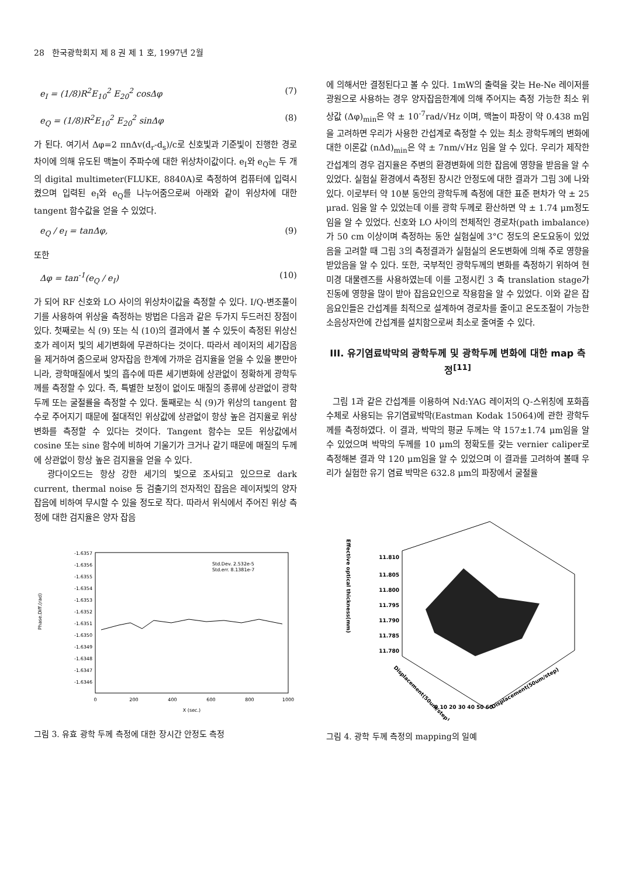28 한국광학회지 제 8 권 제 1 호, 1997년 2월
e<sub>I</sub> = (1/8)R<sup>2</sup>E<sub>10</sub><sup>2</sup> E<sub>20</sub><sup>2</sup> cosΔφ (7)
e<sub>Q</sub> = (1/8)R<sup>2</sup>E<sub>10</sub><sup>2</sup> E<sub>20</sub><sup>2</sup> sinΔφ (8)
가 된다. 여기서 Δφ=2 πnΔv(d<sub>r</sub>-d<sub>s</sub>)/c로 신호빛과 기준빛이 진행한 경로차이에 의해 유도된 맥놀이 주파수에 대한 위상차이값이다. e<sub>I</sub>와 e<sub>Q</sub>는 두 개의 digital multimeter(FLUKE, 8840A)로 측정하여 컴퓨터에 입력시켰으며 입력된 e<sub>I</sub>와 e<sub>Q</sub>를 나누어줌으로써 아래와 같이 위상차에 대한 tangent 함수값을 얻을 수 있었다.
e<sub>Q</sub> / e<sub>I</sub> = tanΔφ, (9)
또한
Δφ = tan<sup>-1</sup>(e<sub>Q</sub> / e<sub>I</sub>) (10)
가 되어 RF 신호와 LO 사이의 위상차이값을 측정할 수 있다. I/Q-변조풀이기를 사용하여 위상을 측정하는 방법은 다음과 같은 두가지 두드러진 장점이 있다. 첫째로는 식 (9) 또는 식 (10)의 결과에서 볼 수 있듯이 측정된 위상신호가 레이저 빛의 세기변화에 무관하다는 것이다. 따라서 레이저의 세기잡음을 제거하여 줌으로써 양자잡음 한계에 가까운 검지율을 얻을 수 있을 뿐만아니라, 광학매질에서 빛의 흡수에 따른 세기변화에 상관없이 정확하게 광학두께를 측정할 수 있다. 즉, 특별한 보정이 없이도 매질의 종류에 상관없이 광학두께 또는 굴절률을 측정할 수 있다. 둘째로는 식 (9)가 위상의 tangent 함수로 주어지기 때문에 절대적인 위상값에 상관없이 항상 높은 검지율로 위상변화를 측정할 수 있다는 것이다. Tangent 함수는 모든 위상값에서 cosine 또는 sine 함수에 비하여 기울기가 크거나 같기 때문에 매질의 두께에 상관없이 항상 높은 검지율을 얻을 수 있다.
광다이오드는 항상 강한 세기의 빛으로 조사되고 있으므로 dark current, thermal noise 등 검출기의 전자적인 잡음은 레이저빛의 양자 잡음에 비하여 무시할 수 있을 정도로 작다. 따라서 위식에서 주어진 위상 측정에 대한 검지율은 양자 잡음
Phase.Diff.(rad)
-1.6357
-1.6356
-1.6355
-1.6354
-1.6353
-1.6352
-1.6351
-1.6350
-1.6349
-1.6348
-1.6347
-1.6346
Std.Dev. 2.532e-5
Std.err. 8.1381e-7
0
200
400
600
800
1000
X (sec.)
그림 3. 유효 광학 두께 측정에 대한 장시간 안정도 측정
에 의해서만 결정된다고 볼 수 있다. 1mW의 출력을 갖는 He-Ne 레이저를 광원으로 사용하는 경우 양자잡음한계에 의해 주어지는 측정 가능한 최소 위상값 (Δφ)<sub>min</sub>은 약 ± 10<sup>-7</sup>rad/√Hz 이며, 맥놀이 파장이 약 0.438 m임을 고려하면 우리가 사용한 간섭계로 측정할 수 있는 최소 광학두께의 변화에 대한 이론값 (nΔd)<sub>min</sub>은 약 ± 7nm/√Hz 임을 알 수 있다. 우리가 제작한 간섭계의 경우 검지율은 주변의 환경변화에 의한 잡음에 영향을 받음을 알 수 있었다. 실험실 환경에서 측정된 장시간 안정도에 대한 결과가 그림 3에 나와있다. 이로부터 약 10분 동안의 광학두께 측정에 대한 표준 편차가 약 ± 25 μrad. 임을 알 수 있었는데 이를 광학 두께로 환산하면 약 ± 1.74 μm정도 임을 알 수 있었다. 신호와 LO 사이의 전체적인 경로차(path imbalance)가 50 cm 이상이며 측정하는 동안 실험실에 3°C 정도의 온도요동이 있었음을 고려할 때 그림 3의 측정결과가 실험실의 온도변화에 의해 주로 영향을 받았음을 알 수 있다. 또한, 국부적인 광학두께의 변화를 측정하기 위하여 현미경 대물렌즈를 사용하였는데 이를 고정시킨 3 축 translation stage가 진동에 영향을 많이 받아 잡음요인으로 작용함을 알 수 있었다. 이와 같은 잡음요인들은 간섭계를 최적으로 설계하여 경로차를 줄이고 온도조절이 가능한 소음상자안에 간섭계를 설치함으로써 최소로 줄여줄 수 있다.
III. 유기염료박막의 광학두께 및 광학두께 변화에 대한 map 측정<sup>[11]</sup>
그림 1과 같은 간섭계를 이용하여 Nd:YAG 레이저의 Q-스위칭에 포화흡수체로 사용되는 유기염료박막(Eastman Kodak 15064)에 관한 광학두께를 측정하였다. 이 결과, 박막의 평균 두께는 약 157±1.74 μm임을 알 수 있었으며 박막의 두께를 10 μm의 정확도를 갖는 vernier caliper로 측정해본 결과 약 120 μm임을 알 수 있었으며 이 결과를 고려하여 볼때 우리가 실험한 유기 염료 박막은 632.8 μm의 파장에서 굴절율
Effective optical thickness(mm)
11.810
11.805
11.800
11.795
11.790
11.785
11.780
Displacement(50um/step)
0 10 20 30 40 50 60
Displacement(50um/step)
그림 4. 광학 두께 측정의 mapping의 일예